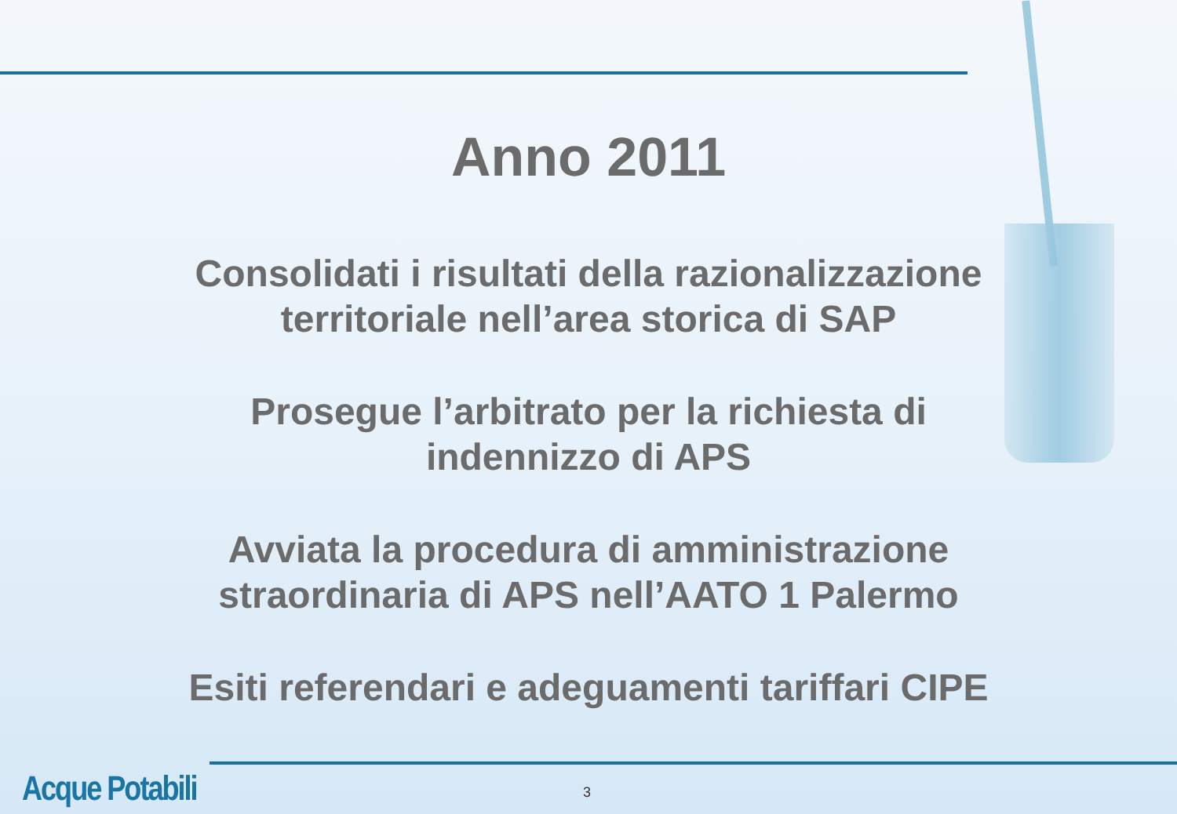Anno 2011
Consolidati i risultati della razionalizzazione
territoriale nell’area storica di SAP
Prosegue l’arbitrato per la richiesta di
indennizzo di APS
Avviata la procedura di amministrazione
straordinaria di APS nell’AATO 1 Palermo
Esiti referendari e adeguamenti tariffari CIPE
Acque Potabili 3